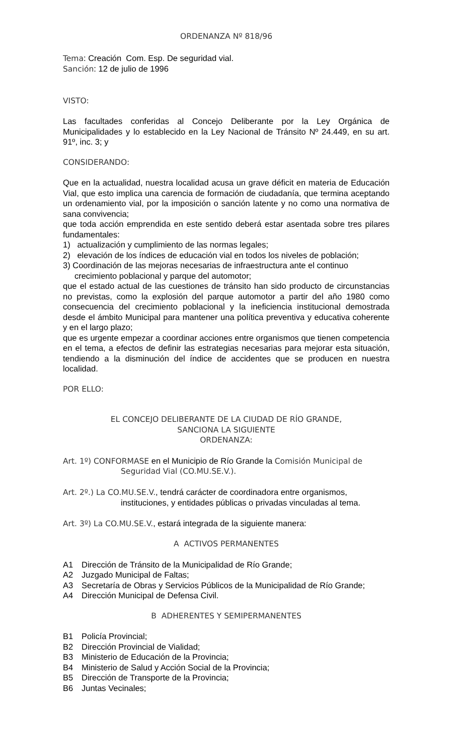ORDENANZA Nº 818/96
Tema: Creación Com. Esp. De seguridad vial.
Sanción: 12 de julio de 1996
VISTO:
Las facultades conferidas al Concejo Deliberante por la Ley Orgánica de Municipalidades y lo establecido en la Ley Nacional de Tránsito Nº 24.449, en su art. 91º, inc. 3; y
CONSIDERANDO:
Que en la actualidad, nuestra localidad acusa un grave déficit en materia de Educación Vial, que esto implica una carencia de formación de ciudadanía, que termina aceptando un ordenamiento vial, por la imposición o sanción latente y no como una normativa de sana convivencia;
que toda acción emprendida en este sentido deberá estar asentada sobre tres pilares fundamentales:
1) actualización y cumplimiento de las normas legales;
2) elevación de los índices de educación vial en todos los niveles de población;
3) Coordinación de las mejoras necesarias de infraestructura ante el continuo
crecimiento poblacional y parque del automotor;
que el estado actual de las cuestiones de tránsito han sido producto de circunstancias no previstas, como la explosión del parque automotor a partir del año 1980 como consecuencia del crecimiento poblacional y la ineficiencia institucional demostrada desde el ámbito Municipal para mantener una política preventiva y educativa coherente y en el largo plazo;
que es urgente empezar a coordinar acciones entre organismos que tienen competencia en el tema, a efectos de definir las estrategias necesarias para mejorar esta situación, tendiendo a la disminución del índice de accidentes que se producen en nuestra localidad.
POR ELLO:
EL CONCEJO DELIBERANTE DE LA CIUDAD DE RÍO GRANDE,
SANCIONA LA SIGUIENTE
ORDENANZA:
Art. 1º) CONFORMASE en el Municipio de Río Grande la Comisión Municipal de
Seguridad Vial (CO.MU.SE.V.).
Art. 2º.) La CO.MU.SE.V., tendrá carácter de coordinadora entre organismos,
instituciones, y entidades públicas o privadas vinculadas al tema.
Art. 3º) La CO.MU.SE.V., estará integrada de la siguiente manera:
A ACTIVOS PERMANENTES
A1 Dirección de Tránsito de la Municipalidad de Río Grande;
A2 Juzgado Municipal de Faltas;
A3 Secretaría de Obras y Servicios Públicos de la Municipalidad de Río Grande;
A4 Dirección Municipal de Defensa Civil.
B ADHERENTES Y SEMIPERMANENTES
B1 Policía Provincial;
B2 Dirección Provincial de Vialidad;
B3 Ministerio de Educación de la Provincia;
B4 Ministerio de Salud y Acción Social de la Provincia;
B5 Dirección de Transporte de la Provincia;
B6 Juntas Vecinales;